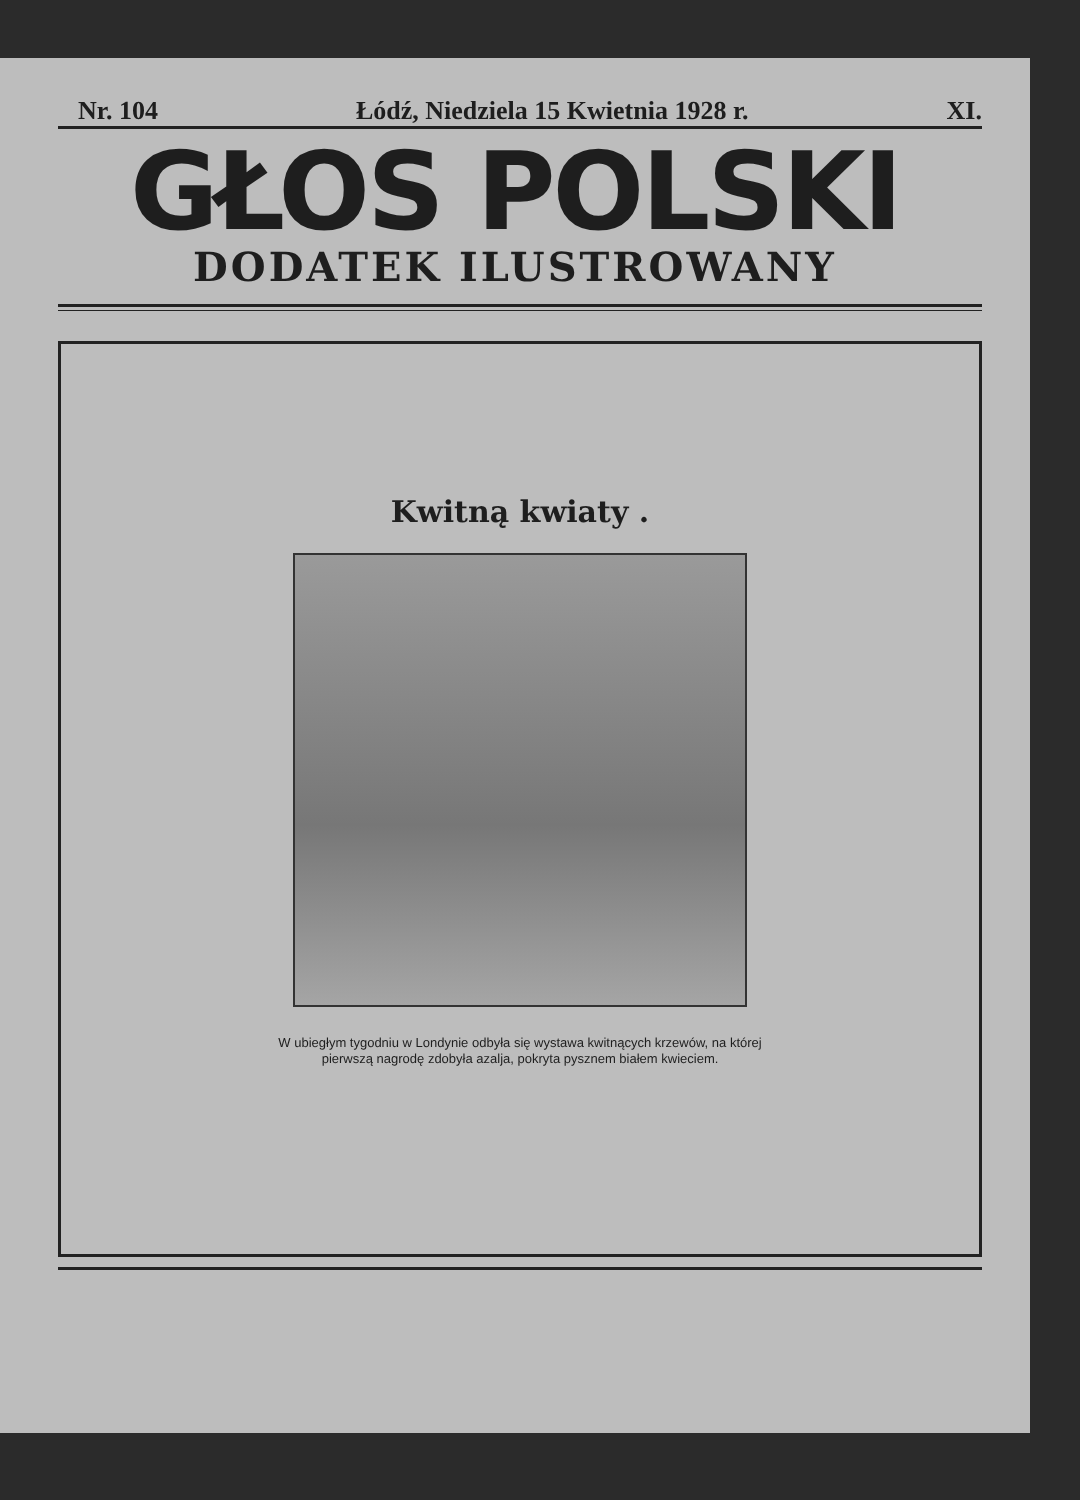Nr. 104 Łódź, Niedziela 15 Kwietnia 1928 r. XI.
GŁOS POLSKI
DODATEK ILUSTROWANY
Kwitną kwiaty .
W ubiegłym tygodniu w Londynie odbyła się wystawa kwitnących krzewów, na której pierwszą nagrodę zdobyła azalja, pokryta pysznem białem kwieciem.